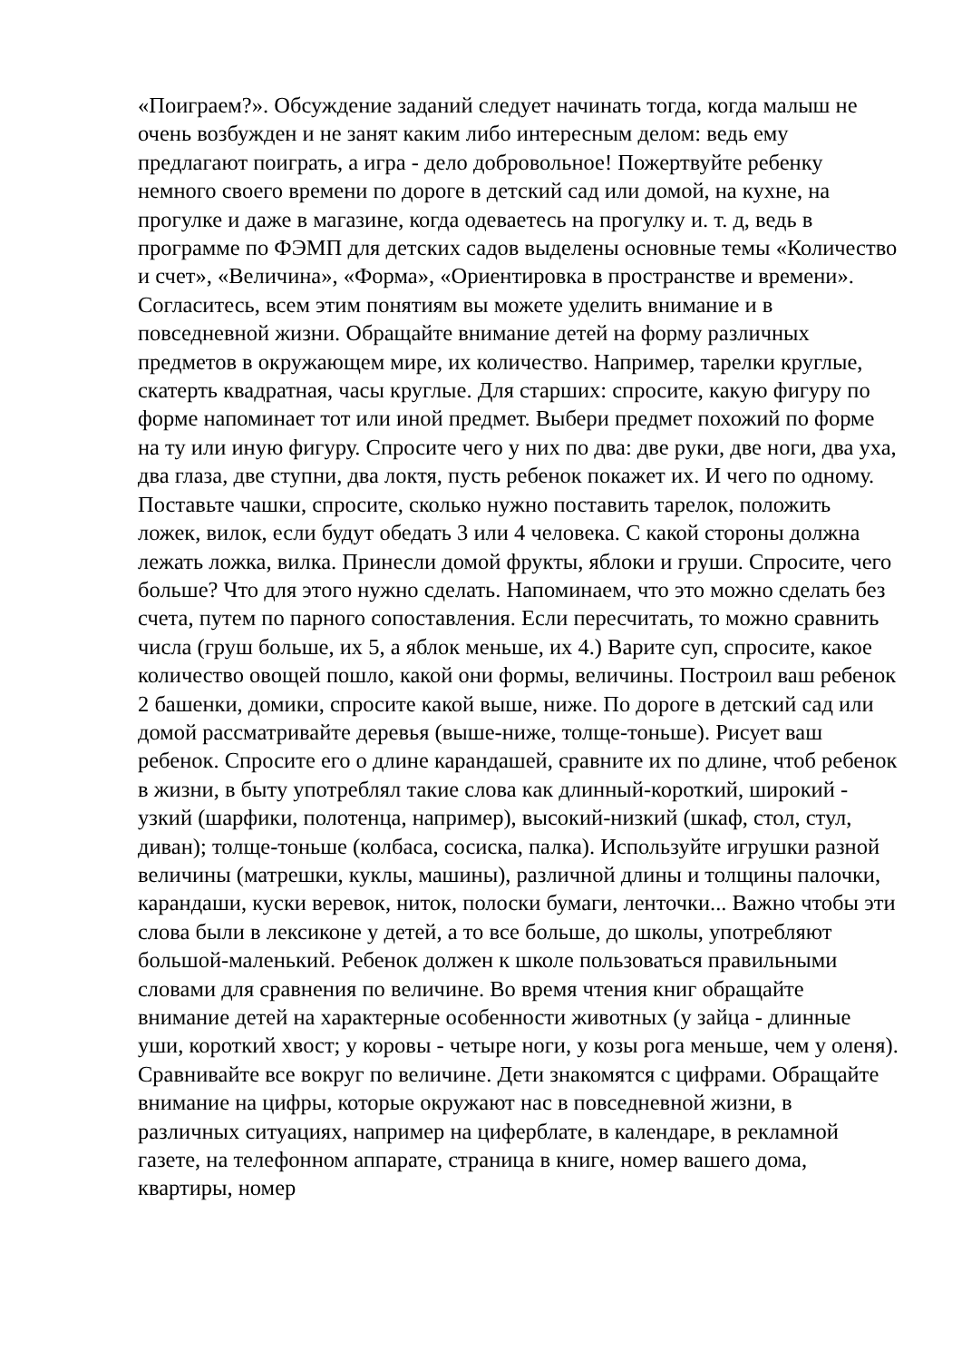«Поиграем?». Обсуждение заданий следует начинать тогда, когда малыш не очень возбужден и не занят каким либо интересным делом: ведь ему предлагают поиграть, а игра - дело добровольное! Пожертвуйте ребенку немного своего времени по дороге в детский сад или домой, на кухне, на прогулке и даже в магазине, когда одеваетесь на прогулку и. т. д, ведь в программе по ФЭМП для детских садов выделены основные темы «Количество и счет», «Величина», «Форма», «Ориентировка в пространстве и времени». Согласитесь, всем этим понятиям вы можете уделить внимание и в повседневной жизни. Обращайте внимание детей на форму различных предметов в окружающем мире, их количество. Например, тарелки круглые, скатерть квадратная, часы круглые. Для старших: спросите, какую фигуру по форме напоминает тот или иной предмет. Выбери предмет похожий по форме на ту или иную фигуру. Спросите чего у них по два: две руки, две ноги, два уха, два глаза, две ступни, два локтя, пусть ребенок покажет их. И чего по одному. Поставьте чашки, спросите, сколько нужно поставить тарелок, положить ложек, вилок, если будут обедать 3 или 4 человека. С какой стороны должна лежать ложка, вилка. Принесли домой фрукты, яблоки и груши. Спросите, чего больше? Что для этого нужно сделать. Напоминаем, что это можно сделать без счета, путем по парного сопоставления. Если пересчитать, то можно сравнить числа (груш больше, их 5, а яблок меньше, их 4.) Варите суп, спросите, какое количество овощей пошло, какой они формы, величины. Построил ваш ребенок 2 башенки, домики, спросите какой выше, ниже. По дороге в детский сад или домой рассматривайте деревья (выше-ниже, толще-тоньше). Рисует ваш ребенок. Спросите его о длине карандашей, сравните их по длине, чтоб ребенок в жизни, в быту употреблял такие слова как длинный-короткий, широкий - узкий (шарфики, полотенца, например), высокий-низкий (шкаф, стол, стул, диван); толще-тоньше (колбаса, сосиска, палка). Используйте игрушки разной величины (матрешки, куклы, машины), различной длины и толщины палочки, карандаши, куски веревок, ниток, полоски бумаги, ленточки... Важно чтобы эти слова были в лексиконе у детей, а то все больше, до школы, употребляют большой-маленький. Ребенок должен к школе пользоваться правильными словами для сравнения по величине. Во время чтения книг обращайте внимание детей на характерные особенности животных (у зайца - длинные уши, короткий хвост; у коровы - четыре ноги, у козы рога меньше, чем у оленя). Сравнивайте все вокруг по величине. Дети знакомятся с цифрами. Обращайте внимание на цифры, которые окружают нас в повседневной жизни, в различных ситуациях, например на циферблате, в календаре, в рекламной газете, на телефонном аппарате, страница в книге, номер вашего дома, квартиры, номер